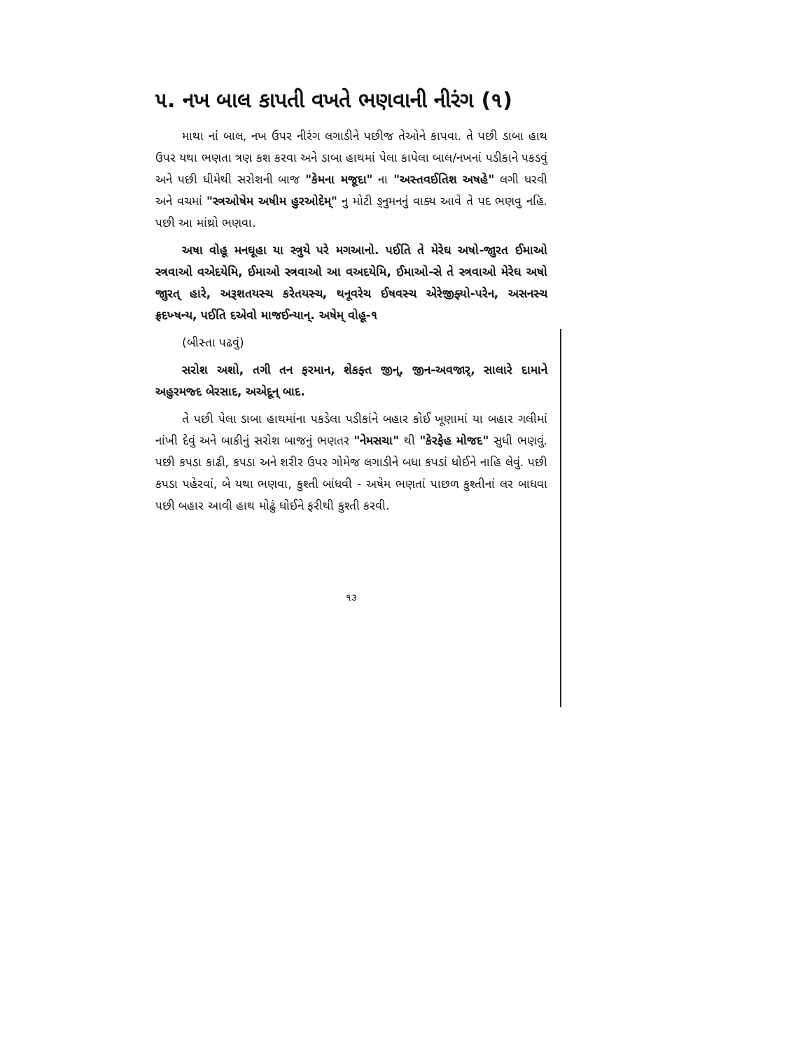૫. નખ બાલ કાપતી વખતે ભણવાની નીરંગ (૧)
માથા નાં બાલ, નખ ઉપર નીરંગ લગાડીને પછીજ તેઓને કાપવા. તે પછી ડાબા હાથ ઉપર યથા ભણતા ત્રણ કશ કરવા અને ડાબા હાથમાં પેલા કાપેલા બાલ/નખનાં પડીકાને પકડવું અને પછી ધીમેથી સરોશની બાજ "કેમના મજૂદા" ના "અસ્તવઈતિશ અષહે" લગી ધરવી અને વચમાં "સ્ત્રઓષેમ અષીમ હુરઓદેમ્" નુ મોટી ઙ્નુમનનું વાક્ય આવે તે પદ ભણવુ નહિ. પછી આ માંથ્રો ભણવા.
અષા વોહૂ મનઘૂહા યા સ્ત્રુયે પરે મગઆનો. પઈતિ તે મેરેઘ અષો-જાુરત ઈમાઓ સ્ત્રવાઓ વએદયેમિ, ઈમાઓ સ્ત્રવાઓ આ વઅદયેમિ, ઈમાઓ-સે તે સ્ત્રવાઓ મેરેઘ અષો જાુરત્ હારે, અરૂશતયસ્ચ કરેતયસ્ચ, થનૂવરેચ ઈષવસ્ચ એરેજીફ્યો-પરેન, અસનસ્ચ ફ્રદખ્ષન્ય, પઈતિ દએવો માજઈન્યાન્. અષેમ્ વોહૂ-૧
(બીસ્તા પઢવું)
સરોશ અશો, તગી તન ફરમાન, શેકફ્ત જીન્, જીન-અવજાર્, સાલારે દામાને અહુરમજ્દ બેરસાદ, અએદૂન્ બાદ.
તે પછી પેલા ડાબા હાથમાંના પકડેલા પડીકાંને બહાર કોઈ ખૂણામાં યા બહાર ગલીમાં નાંખી દેવું અને બાકીનું સરોશ બાજનું ભણતર "નેમસચા" થી "કેરફેહ મોજદ" સુધી ભણવું. પછી કપડા કાઢી, કપડા અને શરીર ઉપર ગોમેજ લગાડીને બધા કપડાં ધોઈને નાહિ લેવું. પછી કપડા પહેરવાં, બે યથા ભણવા, કુશ્તી બાંધવી - અષેમ ભણતાં પાછળ કુશ્તીનાં લર બાધવા પછી બહાર આવી હાથ મોઢું ધોઈને ફરીથી કુશ્તી કરવી.
૧૩